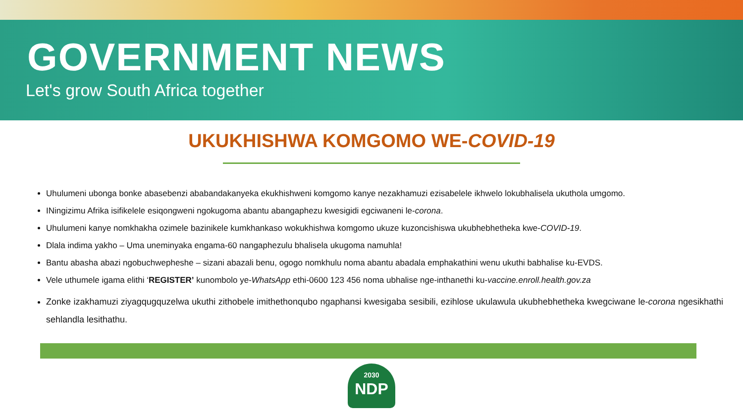GOVERNMENT NEWS
Let's grow South Africa together
UKUKHISHWA KOMGOMO WE-COVID-19
Uhulumeni ubonga bonke abasebenzi ababandakanyeka ekukhishweni komgomo kanye nezakhamuzi ezisabelele ikhwelo lokubhalisela ukuthola umgomo.
INingizimu Afrika isifikelele esiqongweni ngokugoma abantu abangaphezu kwesigidi egciwaneni le-corona.
Uhulumeni kanye nomkhakha ozimele bazinikele kumkhankaso wokukhishwa komgomo ukuze kuzoncishiswa ukubhebhetheka kwe-COVID-19.
Dlala indima yakho – Uma uneminyaka engama-60 nangaphezulu bhalisela ukugoma namuhla!
Bantu abasha abazi ngobuchwepheshe – sizani abazali benu, ogogo nomkhulu noma abantu abadala emphakathini wenu ukuthi babhalise ku-EVDS.
Vele uthumele igama elithi ‘REGISTER’ kunombolo ye-WhatsApp ethi-0600 123 456 noma ubhalise nge-inthanethi ku-vaccine.enroll.health.gov.za
Zonke izakhamuzi ziyagqugquzelwa ukuthi zithobele imithethonqubo ngaphansi kwesigaba sesibili, ezihlose ukulawula ukubhebhetheka kwegciwane le-corona ngesikhathi sehlandla lesithathu.
2030
NDP